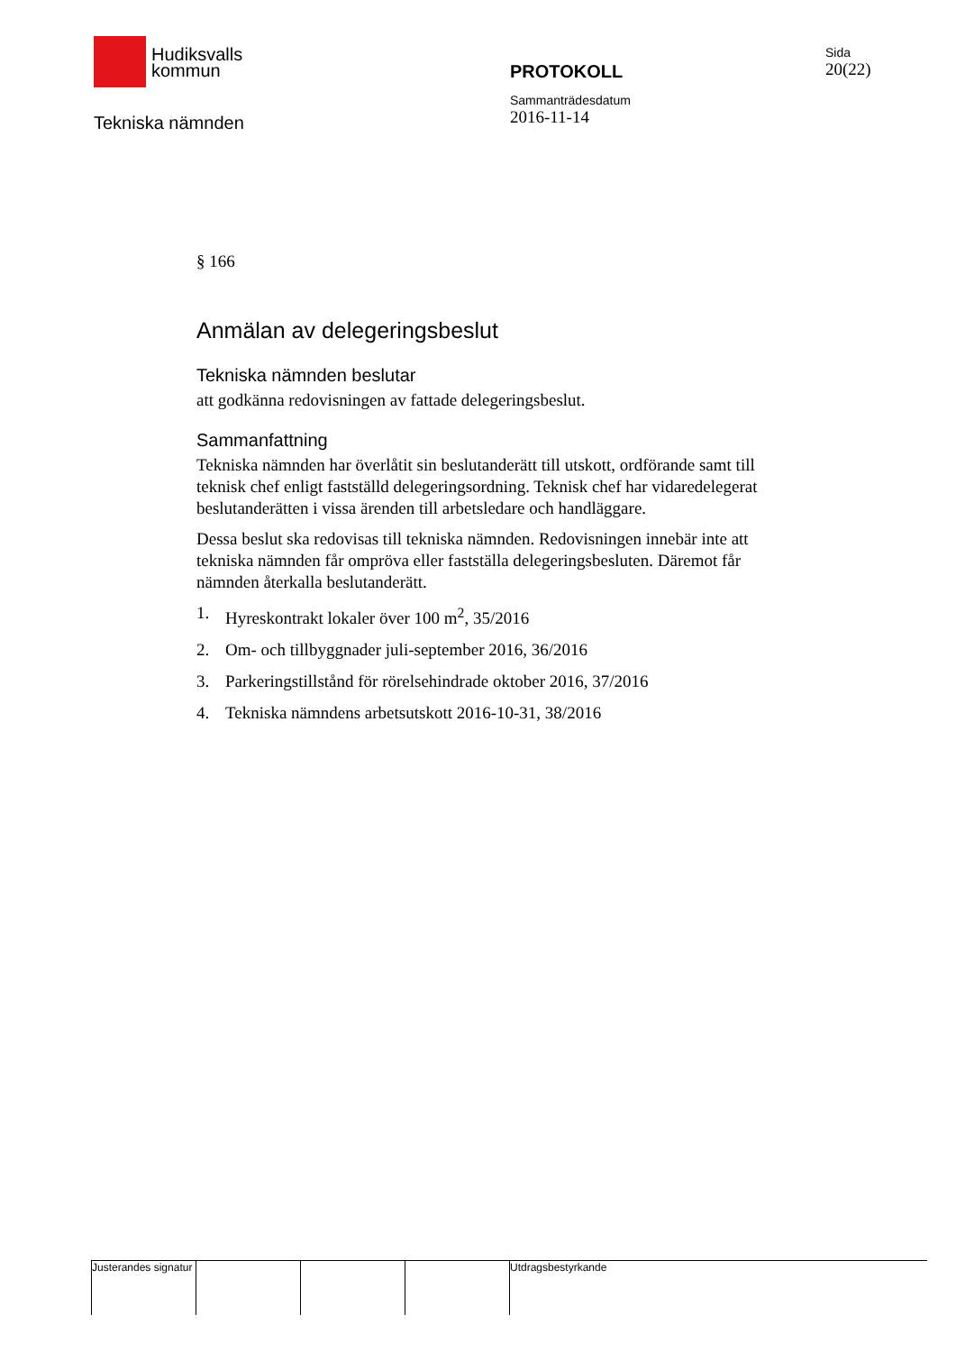Hudiksvalls
kommun
Tekniska nämnden
PROTOKOLL
Sammanträdesdatum
2016-11-14
Sida
20(22)
§ 166
Anmälan av delegeringsbeslut
Tekniska nämnden beslutar
att godkänna redovisningen av fattade delegeringsbeslut.
Sammanfattning
Tekniska nämnden har överlåtit sin beslutanderätt till utskott, ordförande samt till teknisk chef enligt fastställd delegeringsordning. Teknisk chef har vidaredelegerat beslutanderätten i vissa ärenden till arbetsledare och handläggare.
Dessa beslut ska redovisas till tekniska nämnden. Redovisningen innebär inte att tekniska nämnden får ompröva eller fastställa delegeringsbesluten. Däremot får nämnden återkalla beslutanderätt.
1. Hyreskontrakt lokaler över 100 m<sup>2</sup>, 35/2016
2. Om- och tillbyggnader juli-september 2016, 36/2016
3. Parkeringstillstånd för rörelsehindrade oktober 2016, 37/2016
4. Tekniska nämndens arbetsutskott 2016-10-31, 38/2016
Justerandes signatur
Utdragsbestyrkande